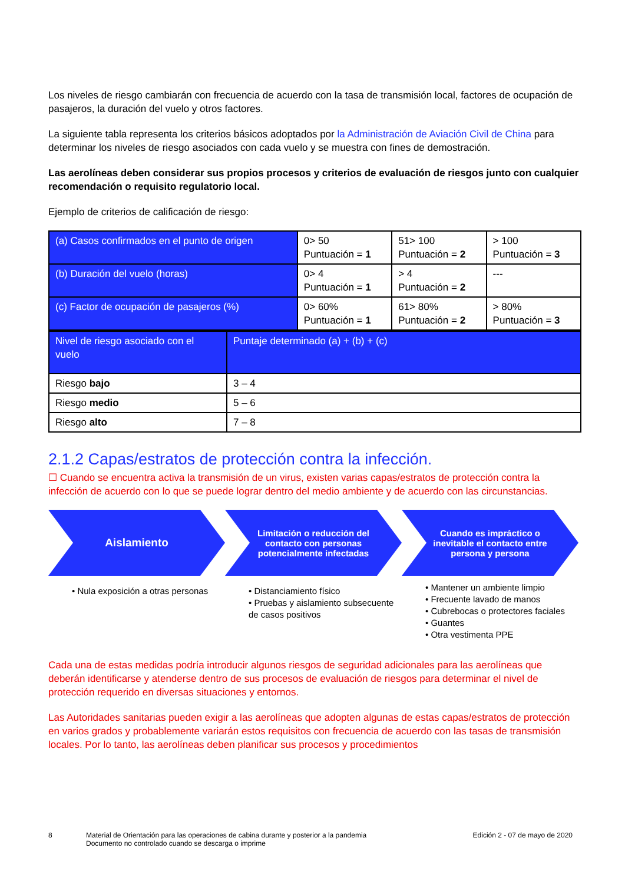Los niveles de riesgo cambiarán con frecuencia de acuerdo con la tasa de transmisión local, factores de ocupación de pasajeros, la duración del vuelo y otros factores.
La siguiente tabla representa los criterios básicos adoptados por la Administración de Aviación Civil de China para determinar los niveles de riesgo asociados con cada vuelo y se muestra con fines de demostración.
Las aerolíneas deben considerar sus propios procesos y criterios de evaluación de riesgos junto con cualquier recomendación o requisito regulatorio local.
Ejemplo de criterios de calificación de riesgo:
| (a) Casos confirmados en el punto de origen | 0> 50 Puntuación = 1 | 51> 100 Puntuación = 2 | > 100 Puntuación = 3 |
| (b) Duración del vuelo (horas) | 0> 4 Puntuación = 1 | > 4 Puntuación = 2 | --- |
| (c) Factor de ocupación de pasajeros (%) | 0> 60% Puntuación = 1 | 61> 80% Puntuación = 2 | > 80% Puntuación = 3 |
| Nivel de riesgo asociado con el vuelo | Puntaje determinado (a) + (b) + (c) |
| Riesgo bajo | 3 – 4 |
| Riesgo medio | 5 – 6 |
| Riesgo alto | 7 – 8 |
2.1.2 Capas/estratos de protección contra la infección.
☐ Cuando se encuentra activa la transmisión de un virus, existen varias capas/estratos de protección contra la infección de acuerdo con lo que se puede lograr dentro del medio ambiente y de acuerdo con las circunstancias.
Aislamiento
• Nula exposición a otras personas
Limitación o reducción del contacto con personas potencialmente infectadas
• Distanciamiento físico
• Pruebas y aislamiento subsecuente de casos positivos
Cuando es impráctico o inevitable el contacto entre persona y persona
• Mantener un ambiente limpio
• Frecuente lavado de manos
• Cubrebocas o protectores faciales
• Guantes
• Otra vestimenta PPE
Cada una de estas medidas podría introducir algunos riesgos de seguridad adicionales para las aerolíneas que deberán identificarse y atenderse dentro de sus procesos de evaluación de riesgos para determinar el nivel de protección requerido en diversas situaciones y entornos.
Las Autoridades sanitarias pueden exigir a las aerolíneas que adopten algunas de estas capas/estratos de protección en varios grados y probablemente variarán estos requisitos con frecuencia de acuerdo con las tasas de transmisión locales. Por lo tanto, las aerolíneas deben planificar sus procesos y procedimientos
8 Material de Orientación para las operaciones de cabina durante y posterior a la pandemia
Documento no controlado cuando se descarga o imprime
Edición 2 - 07 de mayo de 2020